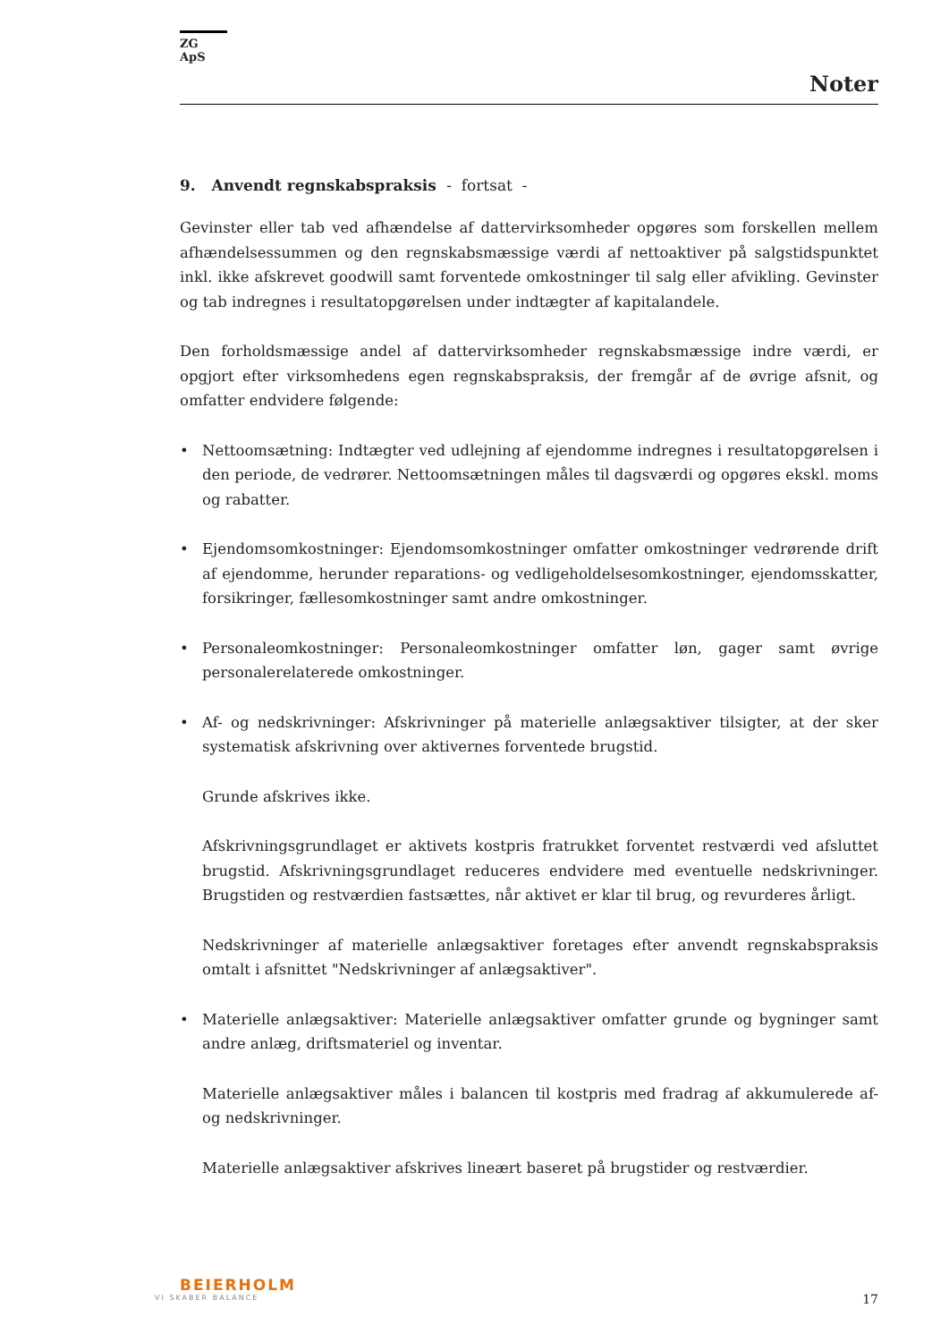ZG ApS
Noter
9. Anvendt regnskabspraksis - fortsat -
Gevinster eller tab ved afhændelse af dattervirksomheder opgøres som forskellen mellem afhændelsessummen og den regnskabsmæssige værdi af nettoaktiver på salgstidspunktet inkl. ikke afskrevet goodwill samt forventede omkostninger til salg eller afvikling. Gevinster og tab indregnes i resultatopgørelsen under indtægter af kapitalandele.
Den forholdsmæssige andel af dattervirksomheder regnskabsmæssige indre værdi, er opgjort efter virksomhedens egen regnskabspraksis, der fremgår af de øvrige afsnit, og omfatter endvidere følgende:
• Nettoomsætning: Indtægter ved udlejning af ejendomme indregnes i resultatopgørelsen i den periode, de vedrører. Nettoomsætningen måles til dagsværdi og opgøres ekskl. moms og rabatter.
• Ejendomsomkostninger: Ejendomsomkostninger omfatter omkostninger vedrørende drift af ejendomme, herunder reparations- og vedligeholdelsesomkostninger, ejendomsskatter, forsikringer, fællesomkostninger samt andre omkostninger.
• Personaleomkostninger: Personaleomkostninger omfatter løn, gager samt øvrige personalerelaterede omkostninger.
• Af- og nedskrivninger: Afskrivninger på materielle anlægsaktiver tilsigter, at der sker systematisk afskrivning over aktivernes forventede brugstid.
Grunde afskrives ikke.
Afskrivningsgrundlaget er aktivets kostpris fratrukket forventet restværdi ved afsluttet brugstid. Afskrivningsgrundlaget reduceres endvidere med eventuelle nedskrivninger. Brugstiden og restværdien fastsættes, når aktivet er klar til brug, og revurderes årligt.
Nedskrivninger af materielle anlægsaktiver foretages efter anvendt regnskabspraksis omtalt i afsnittet "Nedskrivninger af anlægsaktiver".
• Materielle anlægsaktiver: Materielle anlægsaktiver omfatter grunde og bygninger samt andre anlæg, driftsmateriel og inventar.
Materielle anlægsaktiver måles i balancen til kostpris med fradrag af akkumulerede af- og nedskrivninger.
Materielle anlægsaktiver afskrives lineært baseret på brugstider og restværdier.
BEIERHOLM
VI SKABER BALANCE
17